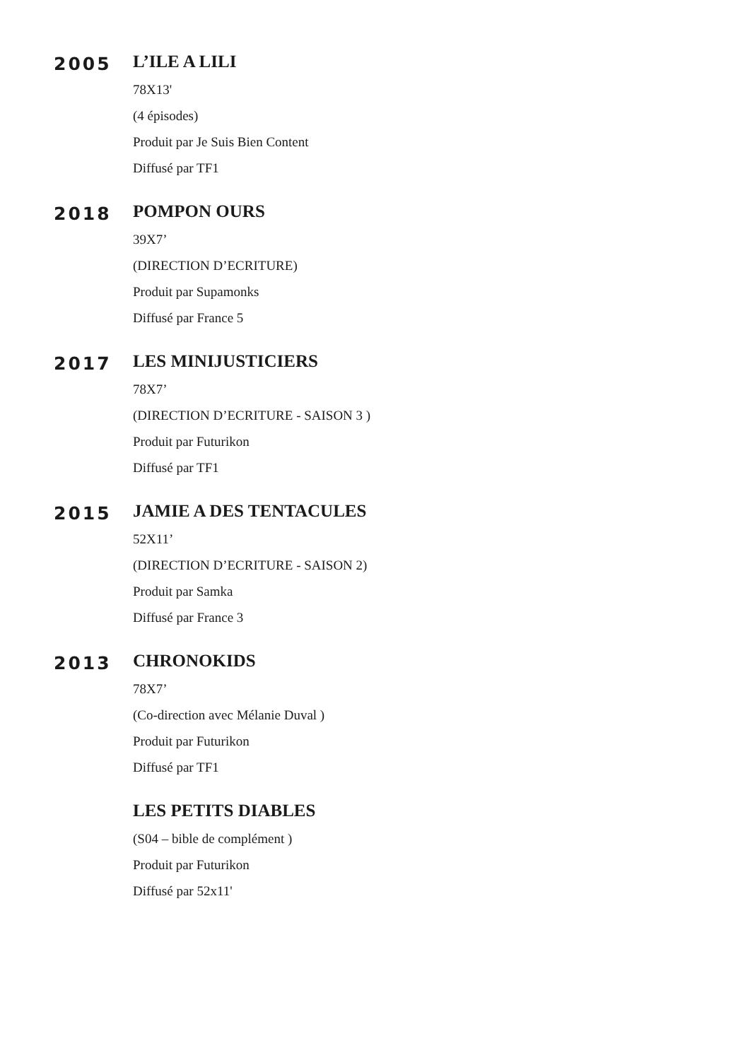2005
L’ILE A LILI
78X13'
(4 épisodes)
Produit par Je Suis Bien Content
Diffusé par TF1
2018
POMPON OURS
39X7’
(DIRECTION D’ECRITURE)
Produit par Supamonks
Diffusé par France 5
2017
LES MINIJUSTICIERS
78X7’
(DIRECTION D’ECRITURE - SAISON 3 )
Produit par Futurikon
Diffusé par TF1
2015
JAMIE A DES TENTACULES
52X11’
(DIRECTION D’ECRITURE - SAISON 2)
Produit par Samka
Diffusé par France 3
2013
CHRONOKIDS
78X7’
(Co-direction avec Mélanie Duval )
Produit par Futurikon
Diffusé par TF1
LES PETITS DIABLES
(S04 – bible de complément )
Produit par Futurikon
Diffusé par 52x11'